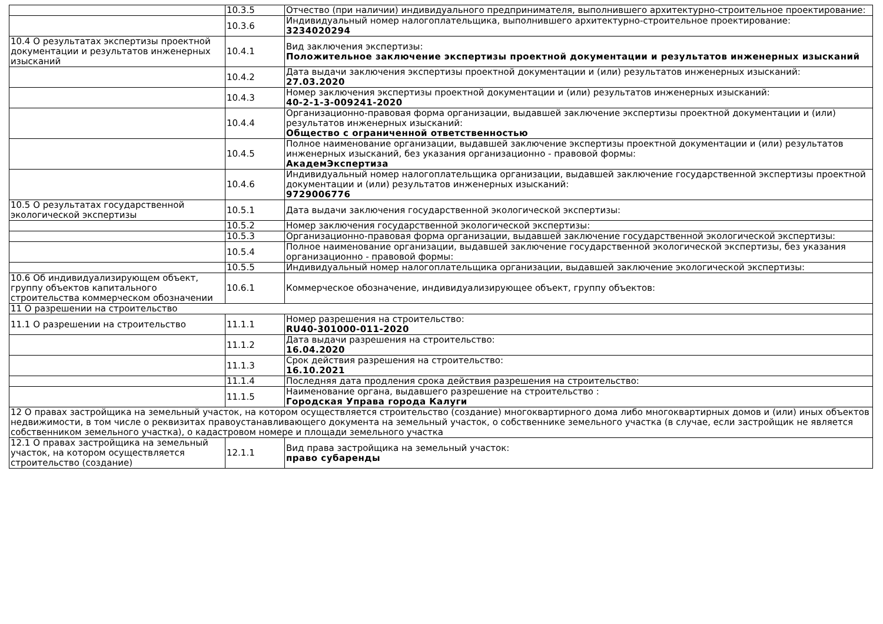| | 10.3.5 | Отчество (при наличии) индивидуального предпринимателя, выполнившего архитектурно-строительное проектирование: |
| | 10.3.6 | Индивидуальный номер налогоплательщика, выполнившего архитектурно-строительное проектирование: 3234020294 |
| 10.4 О результатах экспертизы проектной документации и результатов инженерных изысканий | 10.4.1 | Вид заключения экспертизы: Положительное заключение экспертизы проектной документации и результатов инженерных изысканий |
| | 10.4.2 | Дата выдачи заключения экспертизы проектной документации и (или) результатов инженерных изысканий: 27.03.2020 |
| | 10.4.3 | Номер заключения экспертизы проектной документации и (или) результатов инженерных изысканий: 40-2-1-3-009241-2020 |
| | 10.4.4 | Организационно-правовая форма организации, выдавшей заключение экспертизы проектной документации и (или) результатов инженерных изысканий: Общество с ограниченной ответственностью |
| | 10.4.5 | Полное наименование организации, выдавшей заключение экспертизы проектной документации и (или) результатов инженерных изысканий, без указания организационно - правовой формы: АкадемЭкспертиза |
| | 10.4.6 | Индивидуальный номер налогоплательщика организации, выдавшей заключение государственной экспертизы проектной документации и (или) результатов инженерных изысканий: 9729006776 |
| 10.5 О результатах государственной экологической экспертизы | 10.5.1 | Дата выдачи заключения государственной экологической экспертизы: |
| | 10.5.2 | Номер заключения государственной экологической экспертизы: |
| | 10.5.3 | Организационно-правовая форма организации, выдавшей заключение государственной экологической экспертизы: |
| | 10.5.4 | Полное наименование организации, выдавшей заключение государственной экологической экспертизы, без указания организационно - правовой формы: |
| | 10.5.5 | Индивидуальный номер налогоплательщика организации, выдавшей заключение экологической экспертизы: |
| 10.6 Об индивидуализирующем объект, группу объектов капитального строительства коммерческом обозначении | 10.6.1 | Коммерческое обозначение, индивидуализирующее объект, группу объектов: |
| 11 О разрешении на строительство | | |
| 11.1 О разрешении на строительство | 11.1.1 | Номер разрешения на строительство: RU40-301000-011-2020 |
| | 11.1.2 | Дата выдачи разрешения на строительство: 16.04.2020 |
| | 11.1.3 | Срок действия разрешения на строительство: 16.10.2021 |
| | 11.1.4 | Последняя дата продления срока действия разрешения на строительство: |
| | 11.1.5 | Наименование органа, выдавшего разрешение на строительство : Городская Управа города Калуги |
| 12 О правах застройщика на земельный участок, на котором осуществляется строительство (создание) многоквартирного дома либо многоквартирных домов и (или) иных объектов недвижимости, в том числе о реквизитах правоустанавливающего документа на земельный участок, о собственнике земельного участка (в случае, если застройщик не является собственником земельного участка), о кадастровом номере и площади земельного участка | | |
| 12.1 О правах застройщика на земельный участок, на котором осуществляется строительство (создание) | 12.1.1 | Вид права застройщика на земельный участок: право субаренды |